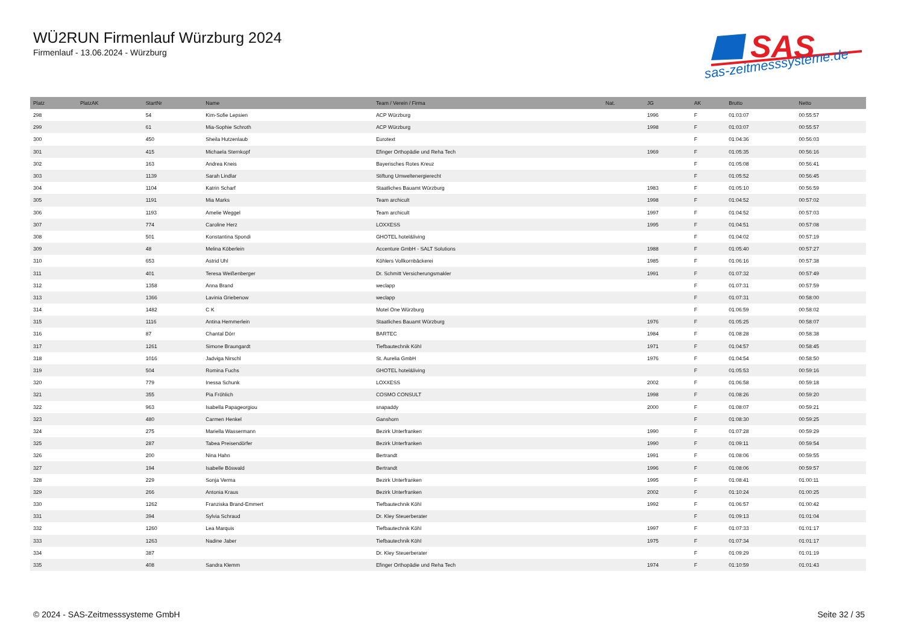WÜ2RUN Firmenlauf Würzburg 2024
Firmenlauf - 13.06.2024 - Würzburg
SAS
sas-zeitmesssysteme.de
| Platz | PlatzAK | StartNr | Name | Team / Verein / Firma | Nat. | JG | AK | Brutto | Netto |
| --- | --- | --- | --- | --- | --- | --- | --- | --- | --- |
| 298 | | 54 | Kim-Sofie Lepsien | ACP Würzburg | | 1996 | F | 01:03:07 | 00:55:57 |
| 299 | | 61 | Mia-Sophie Schroth | ACP Würzburg | | 1998 | F | 01:03:07 | 00:55:57 |
| 300 | | 450 | Sheila Hutzenlaub | Eurotext | | | F | 01:04:36 | 00:56:03 |
| 301 | | 415 | Michaela Sternkopf | Efinger Orthopädie und Reha Tech | | 1969 | F | 01:05:35 | 00:56:16 |
| 302 | | 163 | Andrea Kneis | Bayerisches Rotes Kreuz | | | F | 01:05:08 | 00:56:41 |
| 303 | | 1139 | Sarah Lindlar | Stiftung Umweltenergierecht | | | F | 01:05:52 | 00:56:45 |
| 304 | | 1104 | Katrin Scharf | Staatliches Bauamt Würzburg | | 1983 | F | 01:05:10 | 00:56:59 |
| 305 | | 1191 | Mia Marks | Team archicult | | 1998 | F | 01:04:52 | 00:57:02 |
| 306 | | 1193 | Amelie Weggel | Team archicult | | 1997 | F | 01:04:52 | 00:57:03 |
| 307 | | 774 | Caroline Herz | LOXXESS | | 1995 | F | 01:04:51 | 00:57:08 |
| 308 | | 501 | Konstantina Spondi | GHOTEL hotel&living | | | F | 01:04:02 | 00:57:19 |
| 309 | | 48 | Melina Köberlein | Accenture GmbH - SALT Solutions | | 1988 | F | 01:05:40 | 00:57:27 |
| 310 | | 653 | Astrid Uhl | Köhlers Vollkornbäckerei | | 1985 | F | 01:06:16 | 00:57:38 |
| 311 | | 401 | Teresa Weißenberger | Dr. Schmitt Versicherungsmakler | | 1991 | F | 01:07:32 | 00:57:49 |
| 312 | | 1358 | Anna Brand | weclapp | | | F | 01:07:31 | 00:57:59 |
| 313 | | 1366 | Lavinia Griebenow | weclapp | | | F | 01:07:31 | 00:58:00 |
| 314 | | 1482 | C K | Motel One Würzburg | | | F | 01:06:59 | 00:58:02 |
| 315 | | 1116 | Antina Hemmerlein | Staatliches Bauamt Würzburg | | 1976 | F | 01:05:25 | 00:58:07 |
| 316 | | 87 | Chantal Dörr | BARTEC | | 1984 | F | 01:08:28 | 00:58:38 |
| 317 | | 1261 | Simone Braungardt | Tiefbautechnik Köhl | | 1971 | F | 01:04:57 | 00:58:45 |
| 318 | | 1016 | Jadviga Nirschl | St. Aurelia GmbH | | 1976 | F | 01:04:54 | 00:58:50 |
| 319 | | 504 | Romina Fuchs | GHOTEL hotel&living | | | F | 01:05:53 | 00:59:16 |
| 320 | | 779 | Inessa Schunk | LOXXESS | | 2002 | F | 01:06:58 | 00:59:18 |
| 321 | | 355 | Pia Fröhlich | COSMO CONSULT | | 1998 | F | 01:08:26 | 00:59:20 |
| 322 | | 963 | Isabella Papageorgiou | snapaddy | | 2000 | F | 01:08:07 | 00:59:21 |
| 323 | | 480 | Carmen Henkel | Ganshorn | | | F | 01:08:30 | 00:59:25 |
| 324 | | 275 | Mariella Wassermann | Bezirk Unterfranken | | 1990 | F | 01:07:28 | 00:59:29 |
| 325 | | 287 | Tabea Preisendörfer | Bezirk Unterfranken | | 1990 | F | 01:09:11 | 00:59:54 |
| 326 | | 200 | Nina Hahn | Bertrandt | | 1991 | F | 01:08:06 | 00:59:55 |
| 327 | | 194 | Isabelle Böswald | Bertrandt | | 1996 | F | 01:08:06 | 00:59:57 |
| 328 | | 229 | Sonja Verma | Bezirk Unterfranken | | 1995 | F | 01:08:41 | 01:00:11 |
| 329 | | 266 | Antonia Kraus | Bezirk Unterfranken | | 2002 | F | 01:10:24 | 01:00:25 |
| 330 | | 1262 | Franziska Brand-Emmert | Tiefbautechnik Köhl | | 1992 | F | 01:06:57 | 01:00:42 |
| 331 | | 394 | Sylvia Schraud | Dr. Kley Steuerberater | | | F | 01:09:13 | 01:01:04 |
| 332 | | 1260 | Lea Marquis | Tiefbautechnik Köhl | | 1997 | F | 01:07:33 | 01:01:17 |
| 333 | | 1263 | Nadine Jaber | Tiefbautechnik Köhl | | 1975 | F | 01:07:34 | 01:01:17 |
| 334 | | 387 | | Dr. Kley Steuerberater | | | F | 01:09:29 | 01:01:19 |
| 335 | | 408 | Sandra Klemm | Efinger Orthopädie und Reha Tech | | 1974 | F | 01:10:59 | 01:01:43 |
© 2024 - SAS-Zeitmesssysteme GmbH Seite 32 / 35